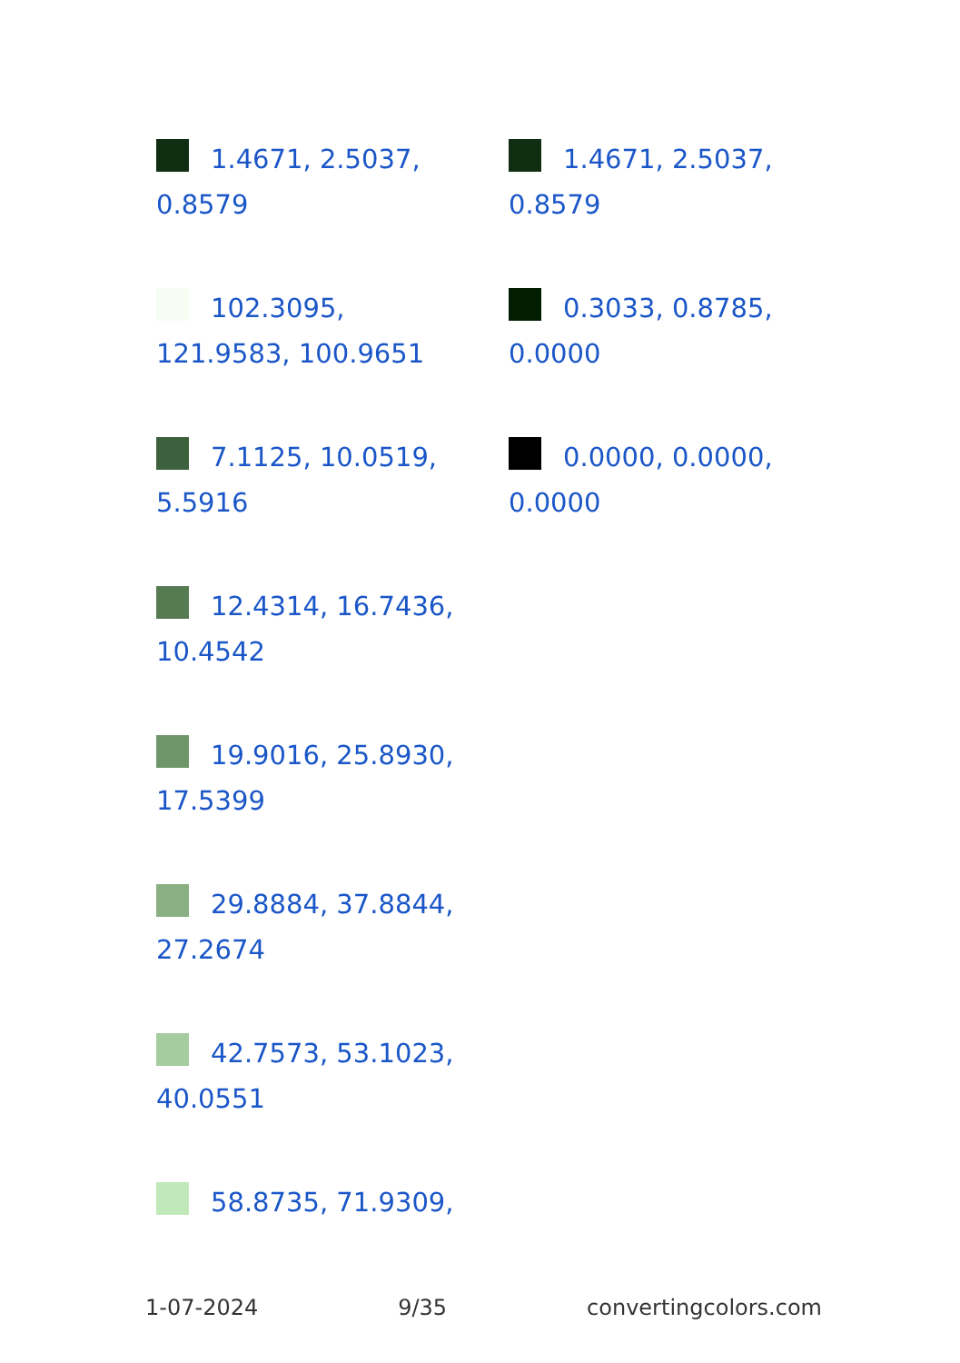1.4671, 2.5037, 0.8579
102.3095, 121.9583, 100.9651
7.1125, 10.0519, 5.5916
12.4314, 16.7436, 10.4542
19.9016, 25.8930, 17.5399
29.8884, 37.8844, 27.2674
42.7573, 53.1023, 40.0551
58.8735, 71.9309,
1.4671, 2.5037, 0.8579
0.3033, 0.8785, 0.0000
0.0000, 0.0000, 0.0000
1-07-2024 9/35 convertingcolors.com